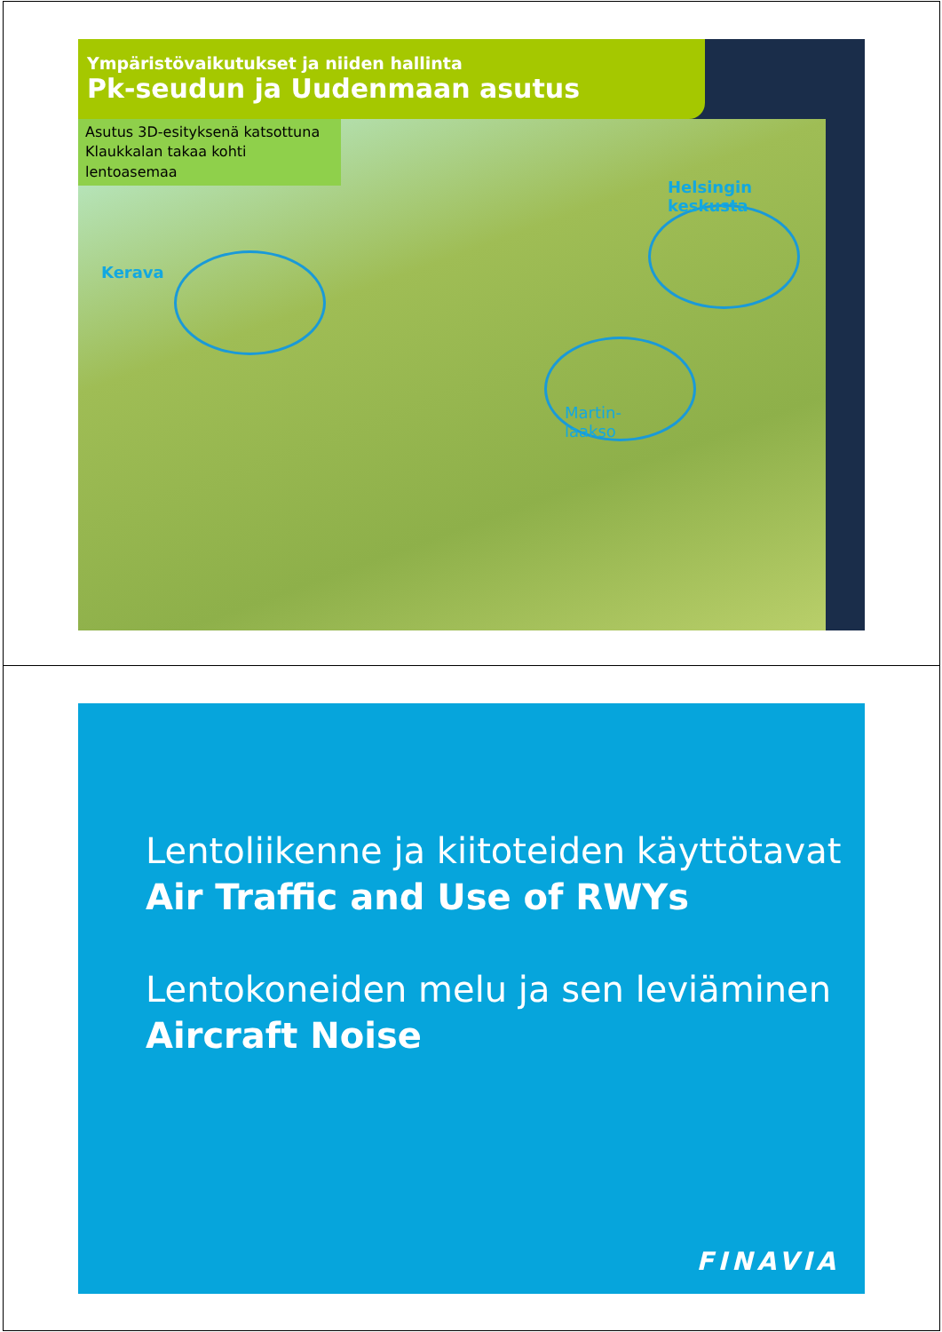Ympäristövaikutukset ja niiden hallinta
Pk-seudun ja Uudenmaan asutus
Asutus 3D-esityksenä katsottuna Klaukkalan takaa kohti lentoasemaa
Kerava
Helsingin keskusta
Martin-
laakso
Lentoliikenne ja kiitoteiden käyttötavat
Air Traffic and Use of RWYs
Lentokoneiden melu ja sen leviäminen
Aircraft Noise
FINAVIA